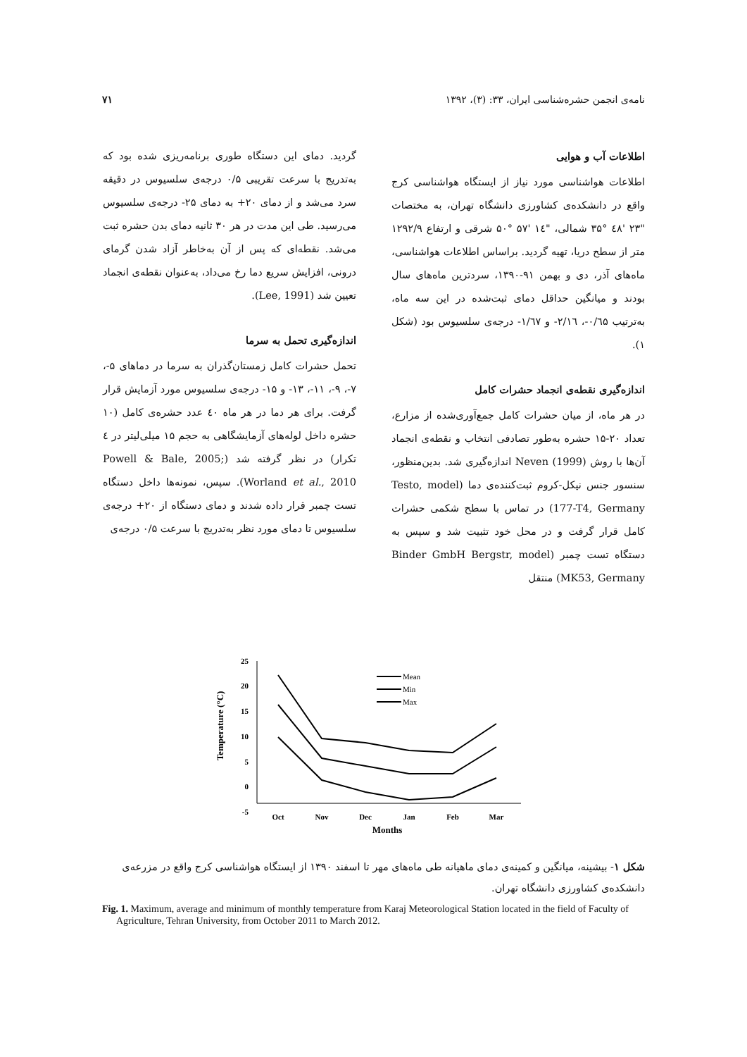نامه‌ی انجمن حشره‌شناسی ایران، ۳۳: (۳)، ۱۳۹۲ ۷۱
اطلاعات آب و هوایی
اطلاعات هواشناسی مورد نیاز از ایستگاه هواشناسی کرج واقع در دانشکده‌ی کشاورزی دانشگاه تهران، به مختصات "۲۳ '٤۸ °۳۵ شمالی، "١٤ '۵۷ °۵۰ شرقی و ارتفاع ۱۲۹۲/۹ متر از سطح دریا، تهیه گردید. براساس اطلاعات هواشناسی، ماه‌های آذر، دی و بهمن ۹۱-۱۳۹۰، سردترین ماه‌های سال بودند و میانگین حداقل دمای ثبت‌شده در این سه ماه، به‌ترتیب ۰/٦۵-، ۲/۱٦- و ۱/٦۷- درجه‌ی سلسیوس بود (شکل ۱).
اندازه‌گیری نقطه‌ی انجماد حشرات کامل
در هر ماه، از میان حشرات کامل جمع‌آوری‌شده از مزارع، تعداد ۲۰-۱۵ حشره به‌طور تصادفی انتخاب و نقطه‌ی انجماد آن‌ها با روش Neven (1999) اندازه‌گیری شد. بدین‌منظور، سنسور جنس نیکل-کروم ثبت‌کننده‌ی دما (Testo, model 177-T4, Germany) در تماس با سطح شکمی حشرات کامل قرار گرفت و در محل خود تثبیت شد و سپس به دستگاه تست چمبر (Binder GmbH Bergstr, model MK53, Germany) منتقل
گردید. دمای این دستگاه طوری برنامه‌ریزی شده بود که به‌تدریج با سرعت تقریبی ۰/۵ درجه‌ی سلسیوس در دقیقه سرد می‌شد و از دمای ۲۰+ به دمای ۲۵- درجه‌ی سلسیوس می‌رسید. طی این مدت در هر ۳۰ ثانیه دمای بدن حشره ثبت می‌شد. نقطه‌ای که پس از آن به‌خاطر آزاد شدن گرمای درونی، افزایش سریع دما رخ می‌داد، به‌عنوان نقطه‌ی انجماد تعیین شد (Lee, 1991).
اندازه‌گیری تحمل به سرما
تحمل حشرات کامل زمستان‌گذران به سرما در دماهای ۵-، ۷-، ۹-، ۱۱-، ۱۳- و ۱۵- درجه‌ی سلسیوس مورد آزمایش قرار گرفت. برای هر دما در هر ماه ٤۰ عدد حشره‌ی کامل (۱۰ حشره داخل لوله‌های آزمایشگاهی به حجم ۱۵ میلی‌لیتر در ٤ تکرار) در نظر گرفته شد (Powell & Bale, 2005; Worland et al., 2010). سپس، نمونه‌ها داخل دستگاه تست چمبر قرار داده شدند و دمای دستگاه از ۲۰+ درجه‌ی سلسیوس تا دمای مورد نظر به‌تدریج با سرعت ۰/۵ درجه‌ی
Temperature (°C)
25
20
15
10
5
0
-5
Oct
Nov
Dec
Jan
Feb
Mar
Months
Mean
Min
Max
شکل ۱- بیشینه، میانگین و کمینه‌ی دمای ماهیانه طی ماه‌های مهر تا اسفند ۱۳۹۰ از ایستگاه هواشناسی کرج واقع در مزرعه‌ی دانشکده‌ی کشاورزی دانشگاه تهران.
Fig. 1. Maximum, average and minimum of monthly temperature from Karaj Meteorological Station located in the field of Faculty of Agriculture, Tehran University, from October 2011 to March 2012.